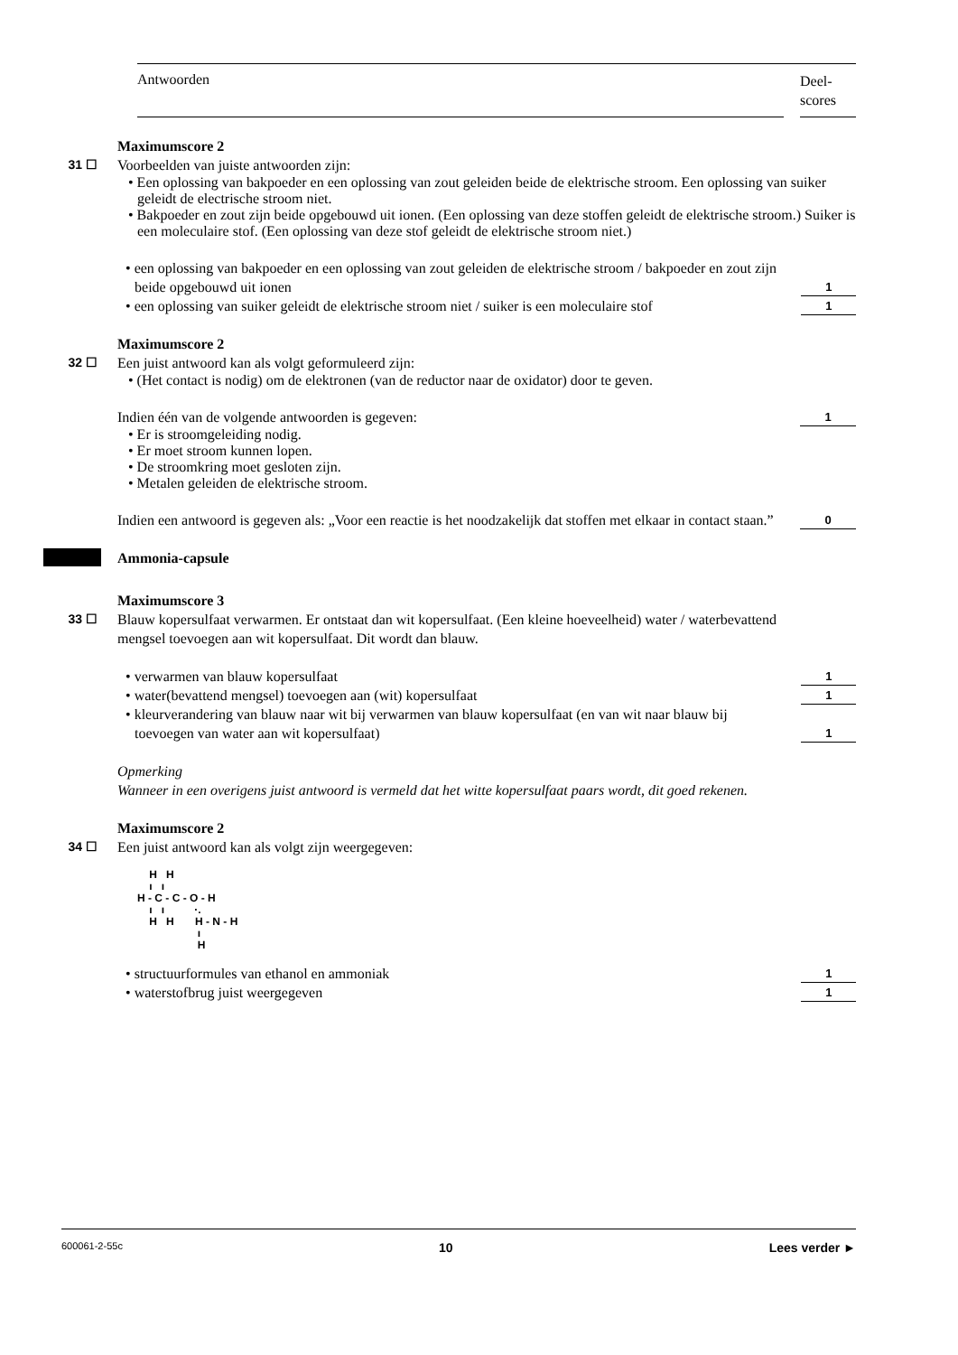Antwoorden
Deel-
scores
Maximumscore 2
31 ☐ Voorbeelden van juiste antwoorden zijn:
• Een oplossing van bakpoeder en een oplossing van zout geleiden beide de elektrische stroom. Een oplossing van suiker geleidt de electrische stroom niet.
• Bakpoeder en zout zijn beide opgebouwd uit ionen. (Een oplossing van deze stoffen geleidt de elektrische stroom.) Suiker is een moleculaire stof. (Een oplossing van deze stof geleidt de elektrische stroom niet.)
• een oplossing van bakpoeder en een oplossing van zout geleiden de elektrische stroom / bakpoeder en zout zijn beide opgebouwd uit ionen
1
• een oplossing van suiker geleidt de elektrische stroom niet / suiker is een moleculaire stof
1
Maximumscore 2
32 ☐ Een juist antwoord kan als volgt geformuleerd zijn:
• (Het contact is nodig) om de elektronen (van de reductor naar de oxidator) door te geven.
Indien één van de volgende antwoorden is gegeven:
1
• Er is stroomgeleiding nodig.
• Er moet stroom kunnen lopen.
• De stroomkring moet gesloten zijn.
• Metalen geleiden de elektrische stroom.
Indien een antwoord is gegeven als: „Voor een reactie is het noodzakelijk dat stoffen met elkaar in contact staan.”
0
Ammonia-capsule
Maximumscore 3
33 ☐ Blauw kopersulfaat verwarmen. Er ontstaat dan wit kopersulfaat. (Een kleine hoeveelheid) water / waterbevattend mengsel toevoegen aan wit kopersulfaat. Dit wordt dan blauw.
• verwarmen van blauw kopersulfaat
1
• water(bevattend mengsel) toevoegen aan (wit) kopersulfaat
1
• kleurverandering van blauw naar wit bij verwarmen van blauw kopersulfaat (en van wit naar blauw bij toevoegen van water aan wit kopersulfaat)
1
Opmerking
Wanneer in een overigens juist antwoord is vermeld dat het witte kopersulfaat paars wordt, dit goed rekenen.
Maximumscore 2
34 ☐ Een juist antwoord kan als volgt zijn weergegeven:
H H ı ı H - C - C - O - H ı ı ·. H H H - N - H ı H
• structuurformules van ethanol en ammoniak
1
• waterstofbrug juist weergegeven
1
600061-2-55c 10 Lees verder ►